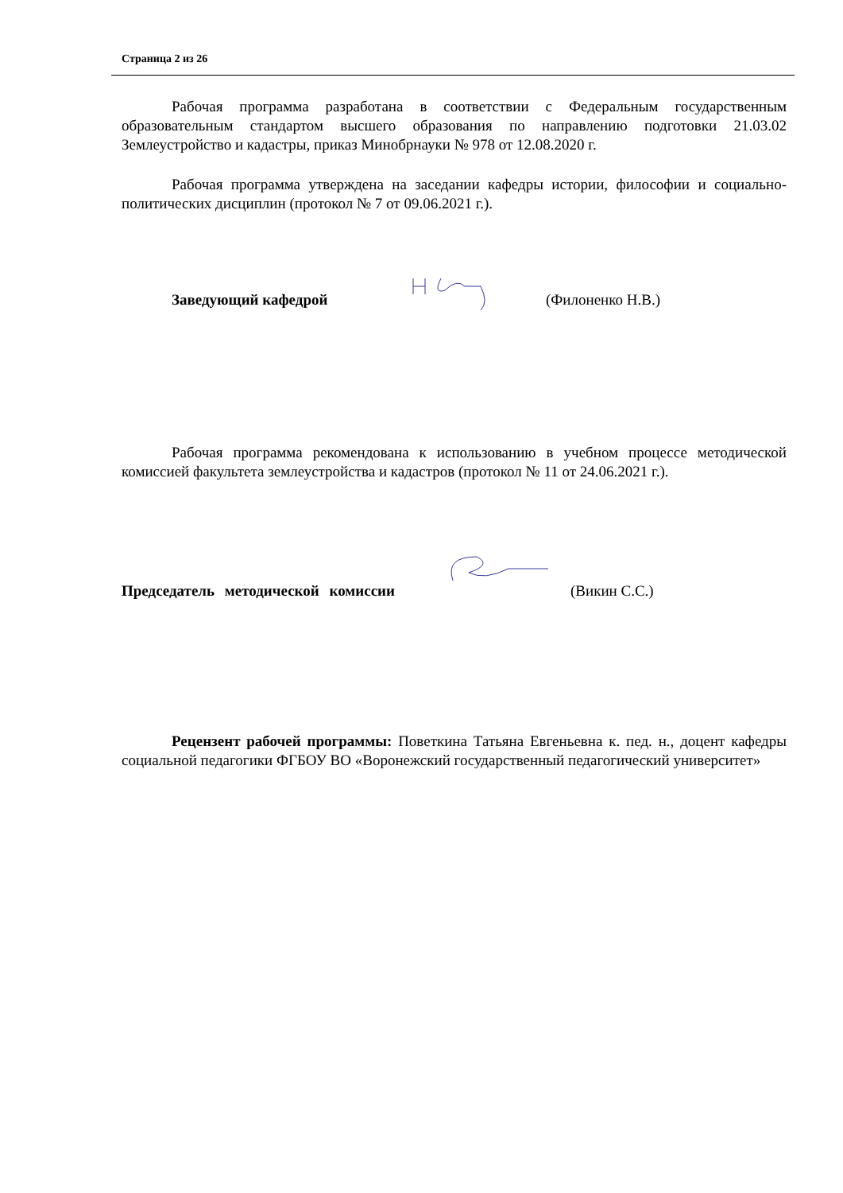Страница 2 из 26
Рабочая программа разработана в соответствии с Федеральным государственным образовательным стандартом высшего образования по направлению подготовки 21.03.02 Землеустройство и кадастры, приказ Минобрнауки № 978 от 12.08.2020 г.
Рабочая программа утверждена на заседании кафедры истории, философии и социально-политических дисциплин (протокол № 7 от 09.06.2021 г.).
Заведующий кафедрой (Филоненко Н.В.)
Рабочая программа рекомендована к использованию в учебном процессе методической комиссией факультета землеустройства и кадастров (протокол № 11 от 24.06.2021 г.).
Председатель методической комиссии
(Викин С.С.)
Рецензент рабочей программы: Поветкина Татьяна Евгеньевна к. пед. н., доцент кафедры социальной педагогики ФГБОУ ВО «Воронежский государственный педагогический университет»